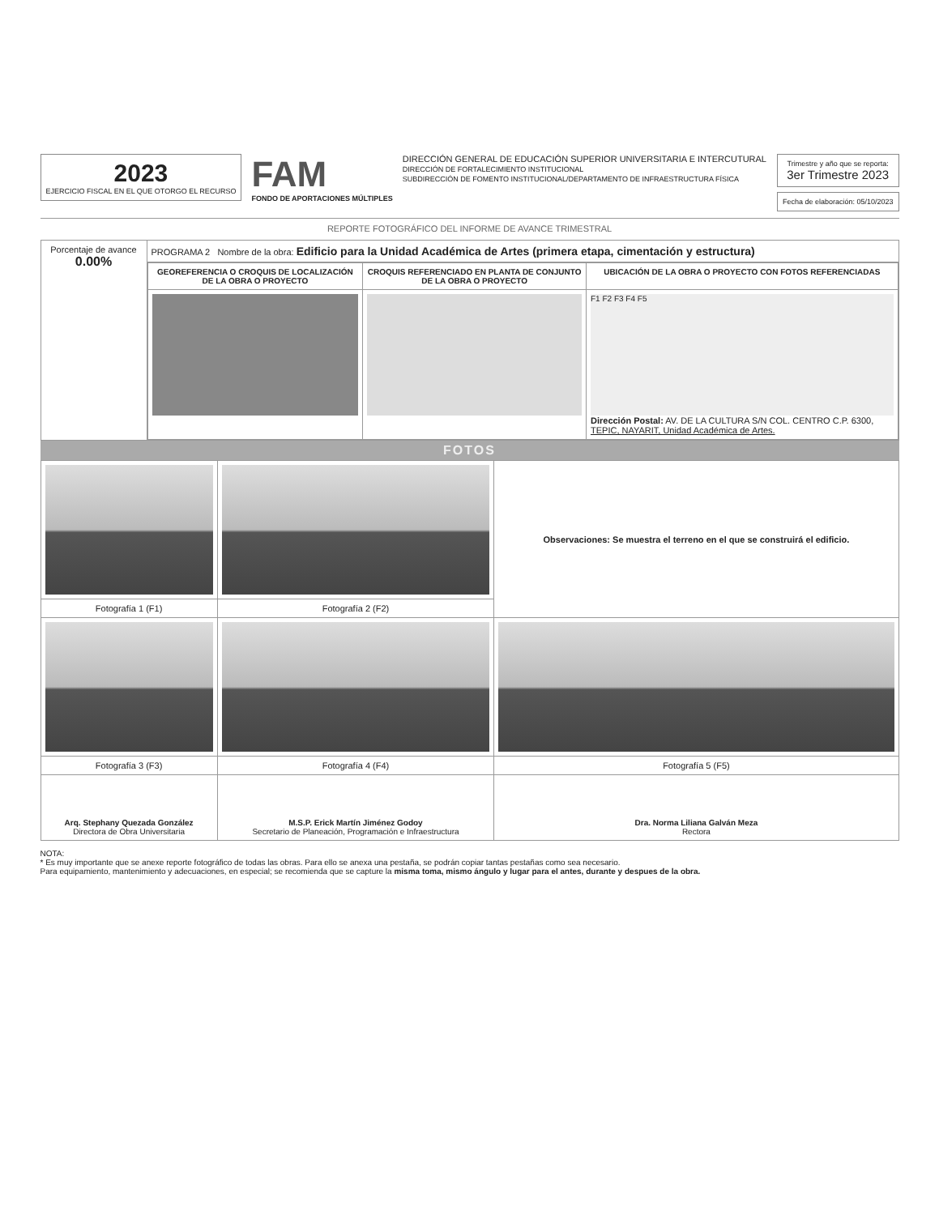2023
EJERCICIO FISCAL EN EL QUE OTORGO EL RECURSO
FAM
FONDO DE APORTACIONES MÚLTIPLES
DIRECCIÓN GENERAL DE EDUCACIÓN SUPERIOR UNIVERSITARIA E INTERCUTURAL
DIRECCIÓN DE FORTALECIMIENTO INSTITUCIONAL
SUBDIRECCIÓN DE FOMENTO INSTITUCIONAL/DEPARTAMENTO DE INFRAESTRUCTURA FÍSICA
Trimestre y año que se reporta:
3er Trimestre 2023
Fecha de elaboración: 05/10/2023
REPORTE FOTOGRÁFICO DEL INFORME DE AVANCE TRIMESTRAL
| Porcentaje de avance 0.00% | PROGRAMA 2 Nombre de la obra: Edificio para la Unidad Académica de Artes (primera etapa, cimentación y estructura) |
| | / GEOREFERENCIA O CROQUIS DE LOCALIZACIÓN DE LA OBRA O PROYECTO / CROQUIS REFERENCIADO EN PLANTA DE CONJUNTO DE LA OBRA O PROYECTO / UBICACIÓN DE LA OBRA O PROYECTO CON FOTOS REFERENCIADAS / / --- / --- / --- / / / / F1 F2 F3 F4 F5 Dirección Postal: AV. DE LA CULTURA S/N COL. CENTRO C.P. 6300, TEPIC, NAYARIT, Unidad Académica de Artes. / |
FOTOS
| | | Observaciones: Se muestra el terreno en el que se construirá el edificio. |
| Fotografía 1 (F1) | Fotografía 2 (F2) | |
| Fotografía 3 (F3) | Fotografía 4 (F4) | Fotografía 5 (F5) |
| Arq. Stephany Quezada González Directora de Obra Universitaria | M.S.P. Erick Martín Jiménez Godoy Secretario de Planeación, Programación e Infraestructura | Dra. Norma Liliana Galván Meza Rectora |
NOTA:
* Es muy importante que se anexe reporte fotográfico de todas las obras. Para ello se anexa una pestaña, se podrán copiar tantas pestañas como sea necesario.
Para equipamiento, mantenimiento y adecuaciones, en especial; se recomienda que se capture la misma toma, mismo ángulo y lugar para el antes, durante y despues de la obra.